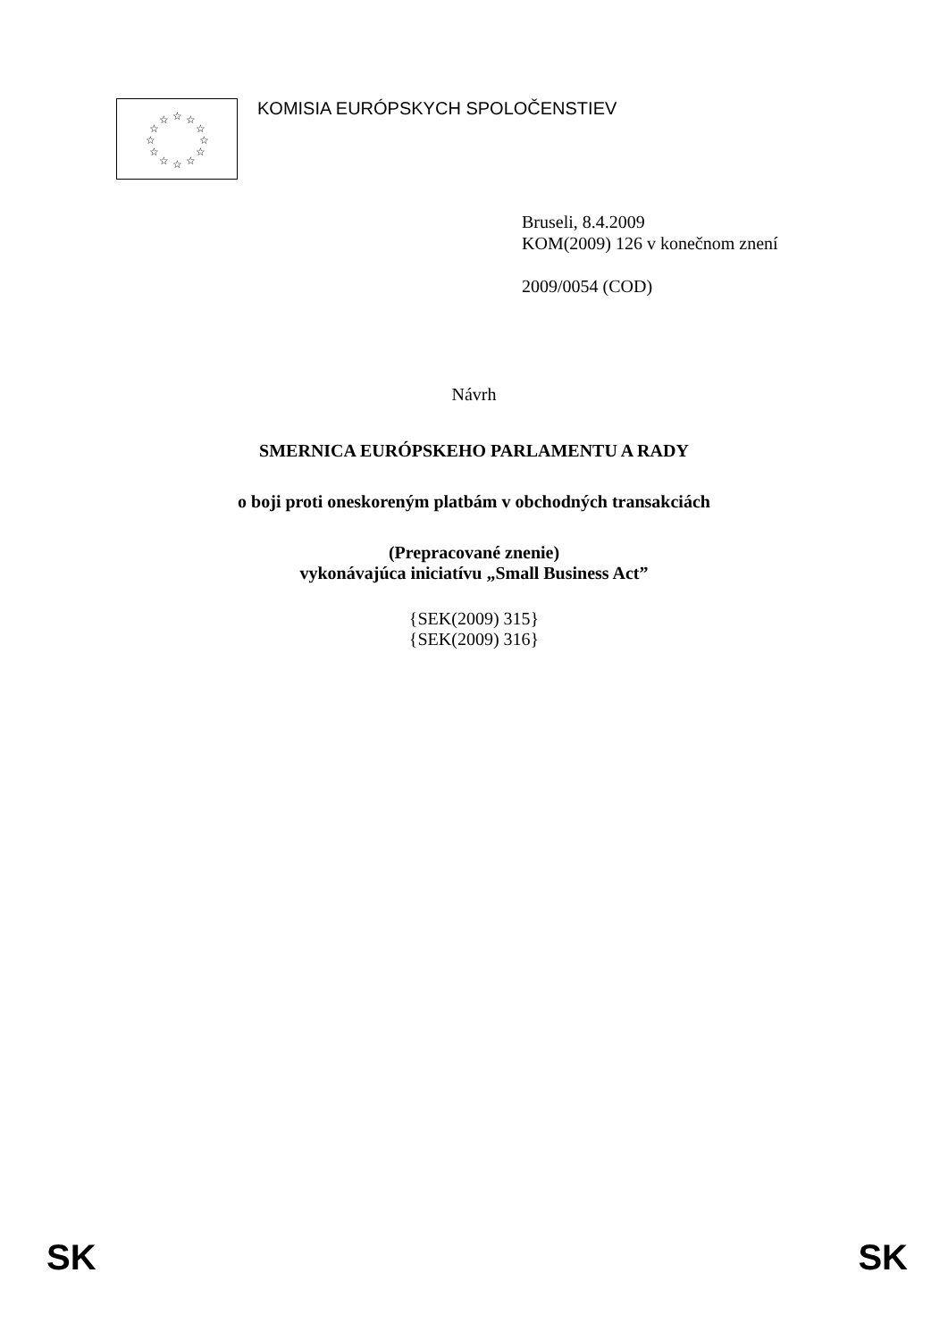☆
☆
☆
☆
☆
☆
☆
☆
☆
☆
☆
☆
KOMISIA EURÓPSKYCH SPOLOČENSTIEV
Bruseli, 8.4.2009
KOM(2009) 126 v konečnom znení
2009/0054 (COD)
Návrh
SMERNICA EURÓPSKEHO PARLAMENTU A RADY
o boji proti oneskoreným platbám v obchodných transakciách
(Prepracované znenie)
vykonávajúca iniciatívu „Small Business Act”
{SEK(2009) 315}
{SEK(2009) 316}
SK SK